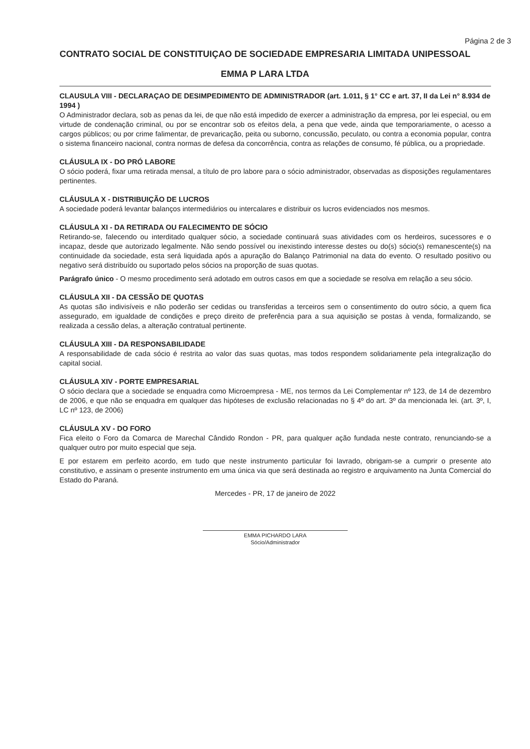Página 2 de 3
CONTRATO SOCIAL DE CONSTITUIÇAO DE SOCIEDADE EMPRESARIA LIMITADA UNIPESSOAL
EMMA P LARA LTDA
CLAUSULA VIII - DECLARAÇAO DE DESIMPEDIMENTO DE ADMINISTRADOR (art. 1.011, § 1° CC e art. 37, II da Lei n° 8.934 de 1994 )
O Administrador declara, sob as penas da lei, de que não está impedido de exercer a administração da empresa, por lei especial, ou em virtude de condenação criminal, ou por se encontrar sob os efeitos dela, a pena que vede, ainda que temporariamente, o acesso a cargos públicos; ou por crime falimentar, de prevaricação, peita ou suborno, concussão, peculato, ou contra a economia popular, contra o sistema financeiro nacional, contra normas de defesa da concorrência, contra as relações de consumo, fé pública, ou a propriedade.
CLÁUSULA IX - DO PRÓ LABORE
O sócio poderá, fixar uma retirada mensal, a título de pro labore para o sócio administrador, observadas as disposições regulamentares pertinentes.
CLÁUSULA X - DISTRIBUIÇÃO DE LUCROS
A sociedade poderá levantar balanços intermediários ou intercalares e distribuir os lucros evidenciados nos mesmos.
CLÁUSULA XI - DA RETIRADA OU FALECIMENTO DE SÓCIO
Retirando-se, falecendo ou interditado qualquer sócio, a sociedade continuará suas atividades com os herdeiros, sucessores e o incapaz, desde que autorizado legalmente. Não sendo possível ou inexistindo interesse destes ou do(s) sócio(s) remanescente(s) na continuidade da sociedade, esta será liquidada após a apuração do Balanço Patrimonial na data do evento. O resultado positivo ou negativo será distribuído ou suportado pelos sócios na proporção de suas quotas.
Parágrafo único - O mesmo procedimento será adotado em outros casos em que a sociedade se resolva em relação a seu sócio.
CLÁUSULA XII - DA CESSÃO DE QUOTAS
As quotas são indivisíveis e não poderão ser cedidas ou transferidas a terceiros sem o consentimento do outro sócio, a quem fica assegurado, em igualdade de condições e preço direito de preferência para a sua aquisição se postas à venda, formalizando, se realizada a cessão delas, a alteração contratual pertinente.
CLÁUSULA XIII - DA RESPONSABILIDADE
A responsabilidade de cada sócio é restrita ao valor das suas quotas, mas todos respondem solidariamente pela integralização do capital social.
CLÁUSULA XIV - PORTE EMPRESARIAL
O sócio declara que a sociedade se enquadra como Microempresa - ME, nos termos da Lei Complementar nº 123, de 14 de dezembro de 2006, e que não se enquadra em qualquer das hipóteses de exclusão relacionadas no § 4º do art. 3º da mencionada lei. (art. 3º, I, LC nº 123, de 2006)
CLÁUSULA XV - DO FORO
Fica eleito o Foro da Comarca de Marechal Cândido Rondon - PR, para qualquer ação fundada neste contrato, renunciando-se a qualquer outro por muito especial que seja.
E por estarem em perfeito acordo, em tudo que neste instrumento particular foi lavrado, obrigam-se a cumprir o presente ato constitutivo, e assinam o presente instrumento em uma única via que será destinada ao registro e arquivamento na Junta Comercial do Estado do Paraná.
Mercedes - PR, 17 de janeiro de 2022
EMMA PICHARDO LARA
Sócio/Administrador